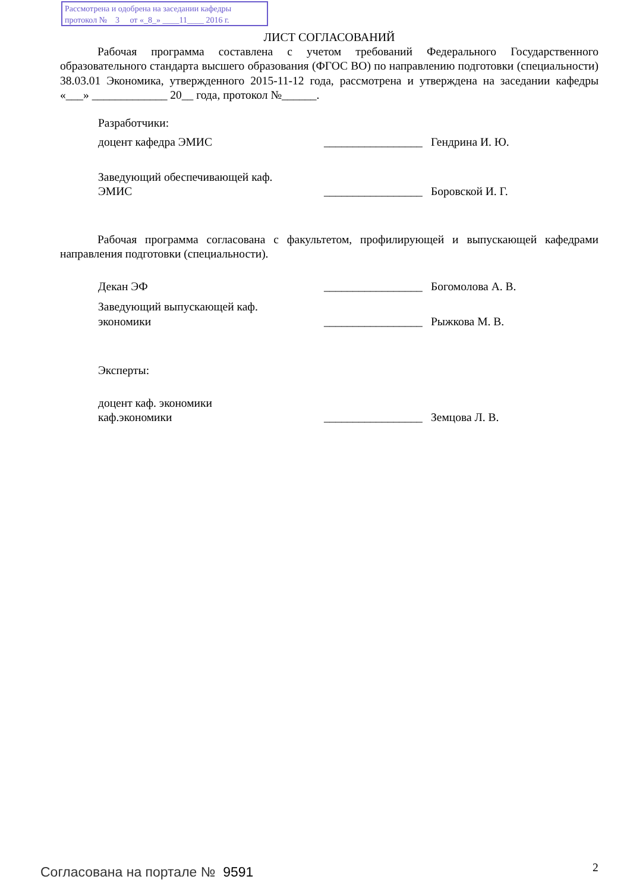Рассмотрена и одобрена на заседании кафедры
протокол № 3 от «_8_» ____11____ 2016 г.
ЛИСТ СОГЛАСОВАНИЙ
Рабочая программа составлена с учетом требований Федерального Государственного образовательного стандарта высшего образования (ФГОС ВО) по направлению подготовки (специальности) 38.03.01 Экономика, утвержденного 2015-11-12 года, рассмотрена и утверждена на заседании кафедры «___» _____________ 20__ года, протокол №______.
Разработчики:
доцент кафедра ЭМИС _________________
Гендрина И. Ю.
Заведующий обеспечивающей каф.
ЭМИС
_________________
Боровской И. Г.
Рабочая программа согласована с факультетом, профилирующей и выпускающей кафедрами направления подготовки (специальности).
Декан ЭФ _________________
Богомолова А. В.
Заведующий выпускающей каф.
экономики
_________________
Рыжкова М. В.
Эксперты:
доцент каф. экономики
каф.экономики
_________________
Земцова Л. В.
Согласована на портале № 9591 2